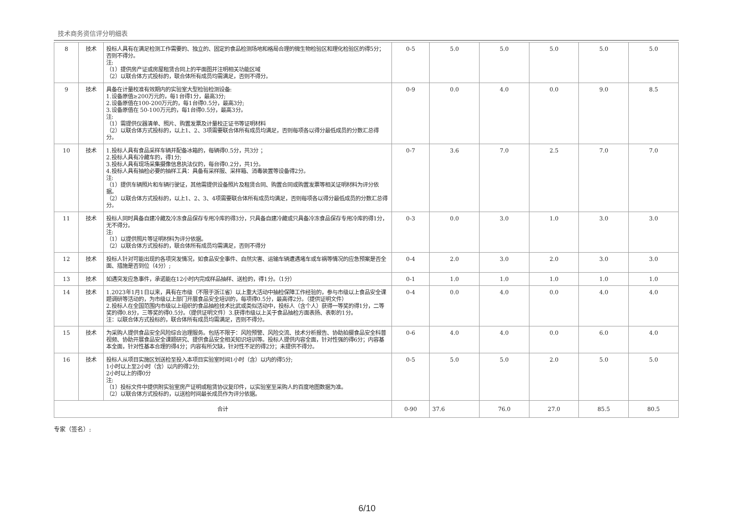技术商务资信评分明细表
| 8 | 技术 | 投标人具有在满足检测工作需要的、独立的、固定的食品检测场地和格局合理的微生物检验区和理化检验区的得5分；否则不得分。 注: （1）提供房产证或房屋租赁合同上的平面图并注明相关功能区域 （2）以联合体方式投标的，联合体所有成员均需满足，否则不得分。 | 0-5 | 5.0 | 5.0 | 5.0 | 5.0 | 5.0 |
| 9 | 技术 | 具备在计量校准有效期内的实验室大型检验检测设备: 1.设备原值≥200万元的，每1台得1分，最高3分; 2.设备原值在100-200万元的，每1台得0.5分，最高3分; 3.设备原值在 50-100万元的，每1台得0.5分，最高3分。 注: （1）需提供仪器清单、照片、购置发票及计量校正证书等证明材料 （2）以联合体方式投标的，以上1、2、3项需要联合体所有成员均满足，否则每项各以得分最低成员的分数汇总得分。 | 0-9 | 0.0 | 4.0 | 0.0 | 9.0 | 8.5 |
| 10 | 技术 | 1.投标人具有食品采样车辆并配备冰箱的，每辆得0.5分，共3分 ； 2.投标人具有冷藏车的，得1分; 3.投标人具有现场采集摄像信息执法仪的，每台得0.2分，共1分。 4.投标人具有抽检必要的抽样工具：具备有采样服、采样箱、消毒装置等设备得2分。 注: （1）提供车辆照片和车辆行驶证，其他需提供设备照片及租赁合同、购置合同或购置发票等相关证明材料为评分依据。 （2）以联合体方式投标的，以上1、2、3、4项需要联合体所有成员均满足，否则每项各以得分最低成员的分数汇总得分。 | 0-7 | 3.6 | 7.0 | 2.5 | 7.0 | 7.0 |
| 11 | 技术 | 投标人同时具备自建冷藏及冷冻食品保存专用冷库的得3分，只具备自建冷藏或只具备冷冻食品保存专用冷库的得1分，无不得分。 注: （1）以提供照片等证明材料为评分依据。 （2）以联合体方式投标的，联合体所有成员均需满足，否则不得分 | 0-3 | 0.0 | 3.0 | 1.0 | 3.0 | 3.0 |
| 12 | 技术 | 投标人针对可能出现的各项突发情况，如食品安全事件、自然灾害、运输车辆遭遇堵车或车祸等情况的应急预案是否全面、措施是否到位（4分）; | 0-4 | 2.0 | 3.0 | 2.0 | 3.0 | 3.0 |
| 13 | 技术 | 如遇突发应急事件，承诺能在12小时内完成样品抽样、送检的，得1分。（1分） | 0-1 | 1.0 | 1.0 | 1.0 | 1.0 | 1.0 |
| 14 | 技术 | 1.2023年1月1日以来，具有在市级（不限于浙江省）以上重大活动中抽检保障工作经验的，参与市级以上食品安全课题调研等活动的，为市级以上部门开展食品安全培训的，每项得0.5分，最高得2分。（提供证明文件） 2.投标人在全国范围内市级以上组织的食品抽检技术比武或类似活动中，投标人（含个人）获得一等奖的得1分，二等奖的得0.8分，三等奖的得0.5分。（提供证明文件）3.获得市级以上关于食品抽检方面表扬、表彰的1分。 注：以联合体方式投标的，联合体所有成员均需满足，否则不得分。 | 0-4 | 0.0 | 4.0 | 0.0 | 4.0 | 4.0 |
| 15 | 技术 | 为采购人提供食品安全风险综合治理服务。包括不限于：风险预警、风险交流、技术分析报告、协助拍摄食品安全科普视频、协助开展食品安全课题研究、提供食品安全相关知识培训等。投标人提供内容全面，针对性强的得6分；内容基本全面，针对性基本合理的得4分；内容有所欠缺，针对性不足的得2分；未提供不得分。 | 0-6 | 4.0 | 4.0 | 0.0 | 6.0 | 4.0 |
| 16 | 技术 | 投标人从项目实施区划送检至投入本项目实验室时间1小时（含）以内的得5分; 1小时以上至2小时（含）以内的得2分; 2小时以上的得0分 注: （1）投标文件中提供附实验室房产证明或租赁协议复印件，以实验室至采购人的百度地图数据为准。 （2）以联合体方式投标的，以送检时间最长成员作为评分依据。 | 0-5 | 5.0 | 5.0 | 2.0 | 5.0 | 5.0 |
| 合计 | | | 0-90 | 37.6 | 76.0 | 27.0 | 85.5 | 80.5 |
专家（签名）:
6/10